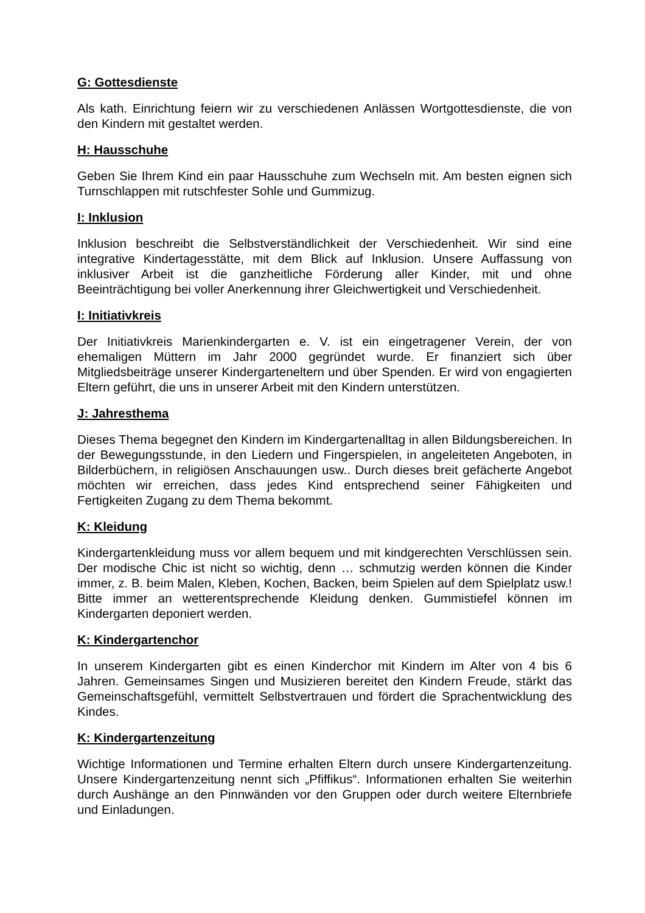G: Gottesdienste
Als kath. Einrichtung feiern wir zu verschiedenen Anlässen Wortgottesdienste, die von den Kindern mit gestaltet werden.
H: Hausschuhe
Geben Sie Ihrem Kind ein paar Hausschuhe zum Wechseln mit. Am besten eignen sich Turnschlappen mit rutschfester Sohle und Gummizug.
I: Inklusion
Inklusion beschreibt die Selbstverständlichkeit der Verschiedenheit. Wir sind eine integrative Kindertagesstätte, mit dem Blick auf Inklusion. Unsere Auffassung von inklusiver Arbeit ist die ganzheitliche Förderung aller Kinder, mit und ohne Beeinträchtigung bei voller Anerkennung ihrer Gleichwertigkeit und Verschiedenheit.
I: Initiativkreis
Der Initiativkreis Marienkindergarten e. V. ist ein eingetragener Verein, der von ehemaligen Müttern im Jahr 2000 gegründet wurde. Er finanziert sich über Mitgliedsbeiträge unserer Kindergarteneltern und über Spenden. Er wird von engagierten Eltern geführt, die uns in unserer Arbeit mit den Kindern unterstützen.
J: Jahresthema
Dieses Thema begegnet den Kindern im Kindergartenalltag in allen Bildungsbereichen. In der Bewegungsstunde, in den Liedern und Fingerspielen, in angeleiteten Angeboten, in Bilderbüchern, in religiösen Anschauungen usw.. Durch dieses breit gefächerte Angebot möchten wir erreichen, dass jedes Kind entsprechend seiner Fähigkeiten und Fertigkeiten Zugang zu dem Thema bekommt.
K: Kleidung
Kindergartenkleidung muss vor allem bequem und mit kindgerechten Verschlüssen sein. Der modische Chic ist nicht so wichtig, denn … schmutzig werden können die Kinder immer, z. B. beim Malen, Kleben, Kochen, Backen, beim Spielen auf dem Spielplatz usw.! Bitte immer an wetterentsprechende Kleidung denken. Gummistiefel können im Kindergarten deponiert werden.
K: Kindergartenchor
In unserem Kindergarten gibt es einen Kinderchor mit Kindern im Alter von 4 bis 6 Jahren. Gemeinsames Singen und Musizieren bereitet den Kindern Freude, stärkt das Gemeinschaftsgefühl, vermittelt Selbstvertrauen und fördert die Sprachentwicklung des Kindes.
K: Kindergartenzeitung
Wichtige Informationen und Termine erhalten Eltern durch unsere Kindergartenzeitung. Unsere Kindergartenzeitung nennt sich „Pfiffikus“. Informationen erhalten Sie weiterhin durch Aushänge an den Pinnwänden vor den Gruppen oder durch weitere Elternbriefe und Einladungen.